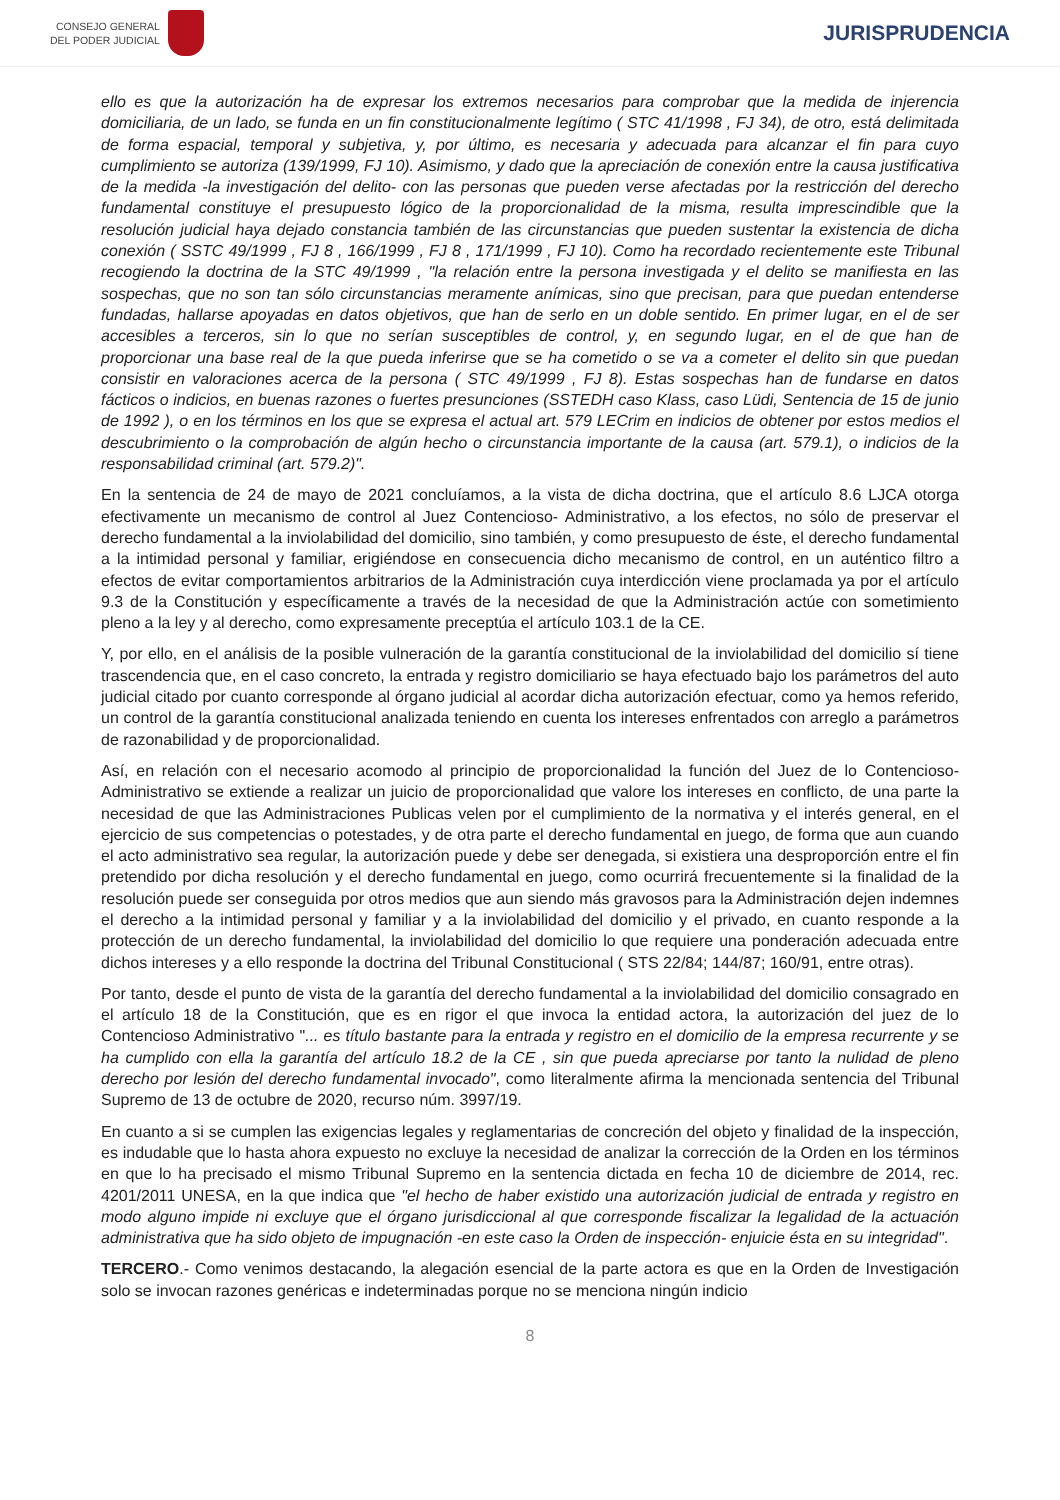CONSEJO GENERAL
DEL PODER JUDICIAL
JURISPRUDENCIA
ello es que la autorización ha de expresar los extremos necesarios para comprobar que la medida de injerencia domiciliaria, de un lado, se funda en un fin constitucionalmente legítimo ( STC 41/1998 , FJ 34), de otro, está delimitada de forma espacial, temporal y subjetiva, y, por último, es necesaria y adecuada para alcanzar el fin para cuyo cumplimiento se autoriza (139/1999, FJ 10). Asimismo, y dado que la apreciación de conexión entre la causa justificativa de la medida -la investigación del delito- con las personas que pueden verse afectadas por la restricción del derecho fundamental constituye el presupuesto lógico de la proporcionalidad de la misma, resulta imprescindible que la resolución judicial haya dejado constancia también de las circunstancias que pueden sustentar la existencia de dicha conexión ( SSTC 49/1999 , FJ 8 , 166/1999 , FJ 8 , 171/1999 , FJ 10). Como ha recordado recientemente este Tribunal recogiendo la doctrina de la STC 49/1999 , "la relación entre la persona investigada y el delito se manifiesta en las sospechas, que no son tan sólo circunstancias meramente anímicas, sino que precisan, para que puedan entenderse fundadas, hallarse apoyadas en datos objetivos, que han de serlo en un doble sentido. En primer lugar, en el de ser accesibles a terceros, sin lo que no serían susceptibles de control, y, en segundo lugar, en el de que han de proporcionar una base real de la que pueda inferirse que se ha cometido o se va a cometer el delito sin que puedan consistir en valoraciones acerca de la persona ( STC 49/1999 , FJ 8). Estas sospechas han de fundarse en datos fácticos o indicios, en buenas razones o fuertes presunciones (SSTEDH caso Klass, caso Lüdi, Sentencia de 15 de junio de 1992 ), o en los términos en los que se expresa el actual art. 579 LECrim en indicios de obtener por estos medios el descubrimiento o la comprobación de algún hecho o circunstancia importante de la causa (art. 579.1), o indicios de la responsabilidad criminal (art. 579.2)".
En la sentencia de 24 de mayo de 2021 concluíamos, a la vista de dicha doctrina, que el artículo 8.6 LJCA otorga efectivamente un mecanismo de control al Juez Contencioso- Administrativo, a los efectos, no sólo de preservar el derecho fundamental a la inviolabilidad del domicilio, sino también, y como presupuesto de éste, el derecho fundamental a la intimidad personal y familiar, erigiéndose en consecuencia dicho mecanismo de control, en un auténtico filtro a efectos de evitar comportamientos arbitrarios de la Administración cuya interdicción viene proclamada ya por el artículo 9.3 de la Constitución y específicamente a través de la necesidad de que la Administración actúe con sometimiento pleno a la ley y al derecho, como expresamente preceptúa el artículo 103.1 de la CE.
Y, por ello, en el análisis de la posible vulneración de la garantía constitucional de la inviolabilidad del domicilio sí tiene trascendencia que, en el caso concreto, la entrada y registro domiciliario se haya efectuado bajo los parámetros del auto judicial citado por cuanto corresponde al órgano judicial al acordar dicha autorización efectuar, como ya hemos referido, un control de la garantía constitucional analizada teniendo en cuenta los intereses enfrentados con arreglo a parámetros de razonabilidad y de proporcionalidad.
Así, en relación con el necesario acomodo al principio de proporcionalidad la función del Juez de lo Contencioso- Administrativo se extiende a realizar un juicio de proporcionalidad que valore los intereses en conflicto, de una parte la necesidad de que las Administraciones Publicas velen por el cumplimiento de la normativa y el interés general, en el ejercicio de sus competencias o potestades, y de otra parte el derecho fundamental en juego, de forma que aun cuando el acto administrativo sea regular, la autorización puede y debe ser denegada, si existiera una desproporción entre el fin pretendido por dicha resolución y el derecho fundamental en juego, como ocurrirá frecuentemente si la finalidad de la resolución puede ser conseguida por otros medios que aun siendo más gravosos para la Administración dejen indemnes el derecho a la intimidad personal y familiar y a la inviolabilidad del domicilio y el privado, en cuanto responde a la protección de un derecho fundamental, la inviolabilidad del domicilio lo que requiere una ponderación adecuada entre dichos intereses y a ello responde la doctrina del Tribunal Constitucional ( STS 22/84; 144/87; 160/91, entre otras).
Por tanto, desde el punto de vista de la garantía del derecho fundamental a la inviolabilidad del domicilio consagrado en el artículo 18 de la Constitución, que es en rigor el que invoca la entidad actora, la autorización del juez de lo Contencioso Administrativo "... es título bastante para la entrada y registro en el domicilio de la empresa recurrente y se ha cumplido con ella la garantía del artículo 18.2 de la CE , sin que pueda apreciarse por tanto la nulidad de pleno derecho por lesión del derecho fundamental invocado", como literalmente afirma la mencionada sentencia del Tribunal Supremo de 13 de octubre de 2020, recurso núm. 3997/19.
En cuanto a si se cumplen las exigencias legales y reglamentarias de concreción del objeto y finalidad de la inspección, es indudable que lo hasta ahora expuesto no excluye la necesidad de analizar la corrección de la Orden en los términos en que lo ha precisado el mismo Tribunal Supremo en la sentencia dictada en fecha 10 de diciembre de 2014, rec. 4201/2011 UNESA, en la que indica que "el hecho de haber existido una autorización judicial de entrada y registro en modo alguno impide ni excluye que el órgano jurisdiccional al que corresponde fiscalizar la legalidad de la actuación administrativa que ha sido objeto de impugnación -en este caso la Orden de inspección- enjuicie ésta en su integridad".
TERCERO.- Como venimos destacando, la alegación esencial de la parte actora es que en la Orden de Investigación solo se invocan razones genéricas e indeterminadas porque no se menciona ningún indicio
8